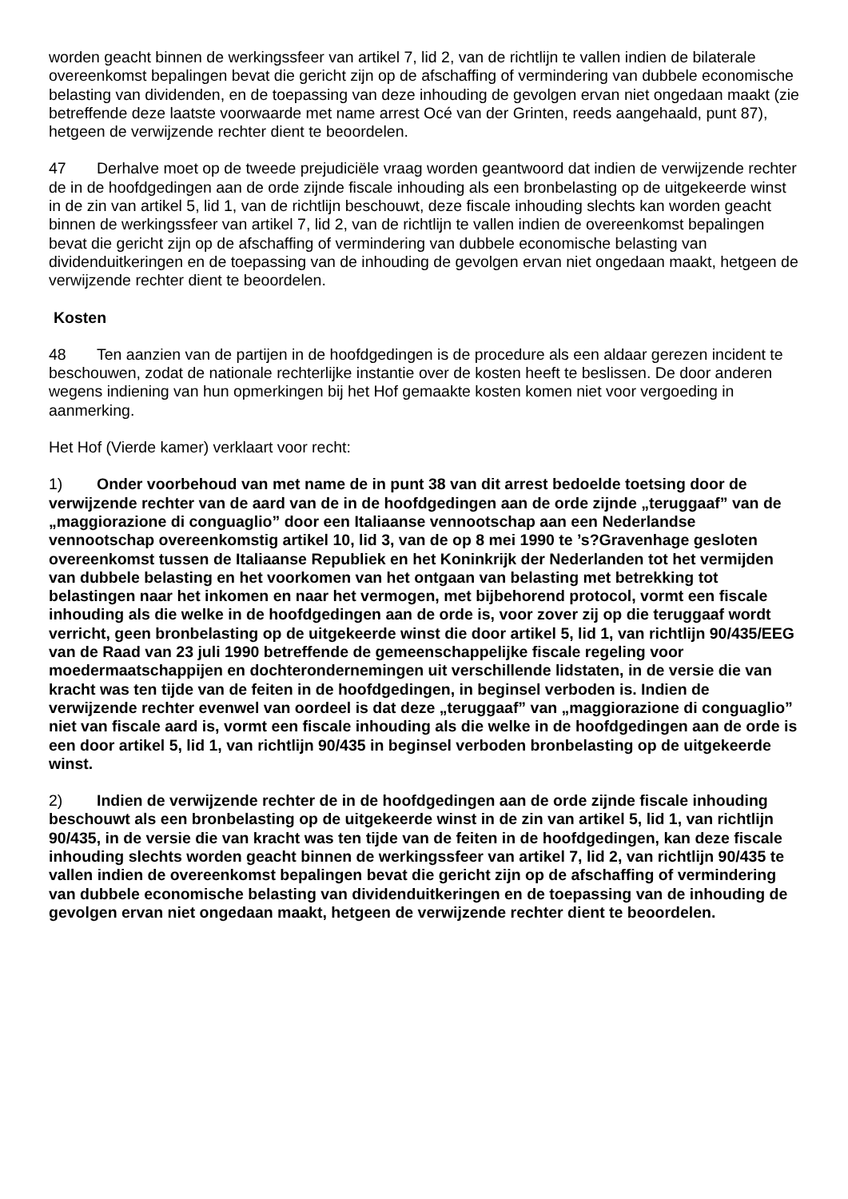worden geacht binnen de werkingssfeer van artikel 7, lid 2, van de richtlijn te vallen indien de bilaterale overeenkomst bepalingen bevat die gericht zijn op de afschaffing of vermindering van dubbele economische belasting van dividenden, en de toepassing van deze inhouding de gevolgen ervan niet ongedaan maakt (zie betreffende deze laatste voorwaarde met name arrest Océ van der Grinten, reeds aangehaald, punt 87), hetgeen de verwijzende rechter dient te beoordelen.
47 Derhalve moet op de tweede prejudiciële vraag worden geantwoord dat indien de verwijzende rechter de in de hoofdgedingen aan de orde zijnde fiscale inhouding als een bronbelasting op de uitgekeerde winst in de zin van artikel 5, lid 1, van de richtlijn beschouwt, deze fiscale inhouding slechts kan worden geacht binnen de werkingssfeer van artikel 7, lid 2, van de richtlijn te vallen indien de overeenkomst bepalingen bevat die gericht zijn op de afschaffing of vermindering van dubbele economische belasting van dividenduitkeringen en de toepassing van de inhouding de gevolgen ervan niet ongedaan maakt, hetgeen de verwijzende rechter dient te beoordelen.
Kosten
48 Ten aanzien van de partijen in de hoofdgedingen is de procedure als een aldaar gerezen incident te beschouwen, zodat de nationale rechterlijke instantie over de kosten heeft te beslissen. De door anderen wegens indiening van hun opmerkingen bij het Hof gemaakte kosten komen niet voor vergoeding in aanmerking.
Het Hof (Vierde kamer) verklaart voor recht:
1) Onder voorbehoud van met name de in punt 38 van dit arrest bedoelde toetsing door de verwijzende rechter van de aard van de in de hoofdgedingen aan de orde zijnde „teruggaaf” van de „maggiorazione di conguaglio” door een Italiaanse vennootschap aan een Nederlandse vennootschap overeenkomstig artikel 10, lid 3, van de op 8 mei 1990 te ’s?Gravenhage gesloten overeenkomst tussen de Italiaanse Republiek en het Koninkrijk der Nederlanden tot het vermijden van dubbele belasting en het voorkomen van het ontgaan van belasting met betrekking tot belastingen naar het inkomen en naar het vermogen, met bijbehorend protocol, vormt een fiscale inhouding als die welke in de hoofdgedingen aan de orde is, voor zover zij op die teruggaaf wordt verricht, geen bronbelasting op de uitgekeerde winst die door artikel 5, lid 1, van richtlijn 90/435/EEG van de Raad van 23 juli 1990 betreffende de gemeenschappelijke fiscale regeling voor moedermaatschappijen en dochterondernemingen uit verschillende lidstaten, in de versie die van kracht was ten tijde van de feiten in de hoofdgedingen, in beginsel verboden is. Indien de verwijzende rechter evenwel van oordeel is dat deze „teruggaaf” van „maggiorazione di conguaglio” niet van fiscale aard is, vormt een fiscale inhouding als die welke in de hoofdgedingen aan de orde is een door artikel 5, lid 1, van richtlijn 90/435 in beginsel verboden bronbelasting op de uitgekeerde winst.
2) Indien de verwijzende rechter de in de hoofdgedingen aan de orde zijnde fiscale inhouding beschouwt als een bronbelasting op de uitgekeerde winst in de zin van artikel 5, lid 1, van richtlijn 90/435, in de versie die van kracht was ten tijde van de feiten in de hoofdgedingen, kan deze fiscale inhouding slechts worden geacht binnen de werkingssfeer van artikel 7, lid 2, van richtlijn 90/435 te vallen indien de overeenkomst bepalingen bevat die gericht zijn op de afschaffing of vermindering van dubbele economische belasting van dividenduitkeringen en de toepassing van de inhouding de gevolgen ervan niet ongedaan maakt, hetgeen de verwijzende rechter dient te beoordelen.